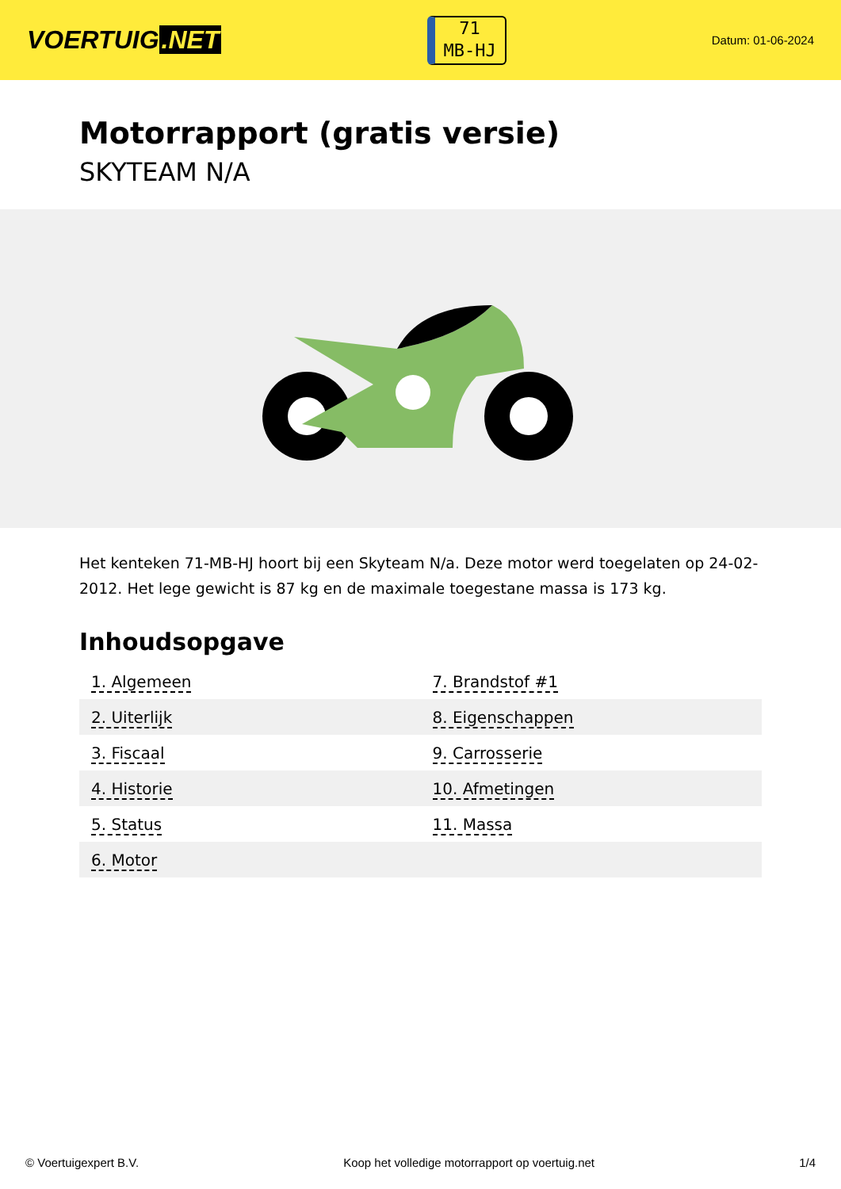VOERTUIG.NET
71
MB-HJ
Datum: 01-06-2024
Motorrapport (gratis versie)
SKYTEAM N/A
Het kenteken 71-MB-HJ hoort bij een Skyteam N/a. Deze motor werd toegelaten op 24-02-2012. Het lege gewicht is 87 kg en de maximale toegestane massa is 173 kg.
Inhoudsopgave
| 1. Algemeen | 7. Brandstof #1 |
| 2. Uiterlijk | 8. Eigenschappen |
| 3. Fiscaal | 9. Carrosserie |
| 4. Historie | 10. Afmetingen |
| 5. Status | 11. Massa |
| 6. Motor | |
© Voertuigexpert B.V. Koop het volledige motorrapport op voertuig.net
1/4